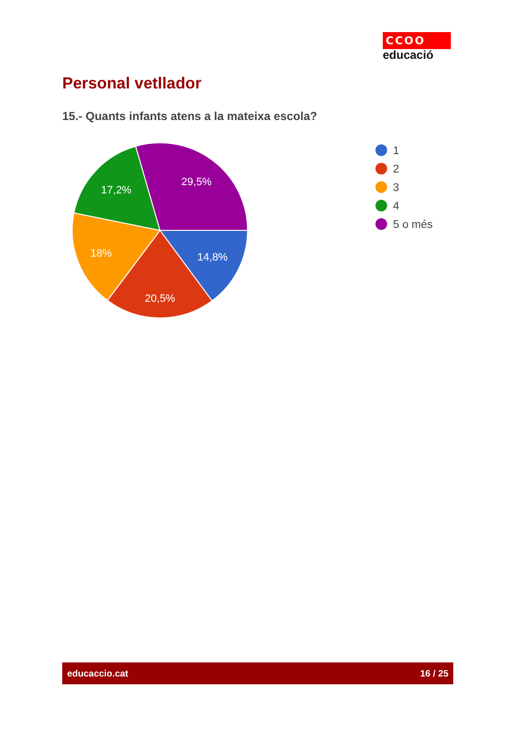CCOO
educació
Personal vetllador
15.- Quants infants atens a la mateixa escola?
14,8%
20,5%
18%
17,2%
29,5%
1
2
3
4
5 o més
educaccio.cat 16 / 25